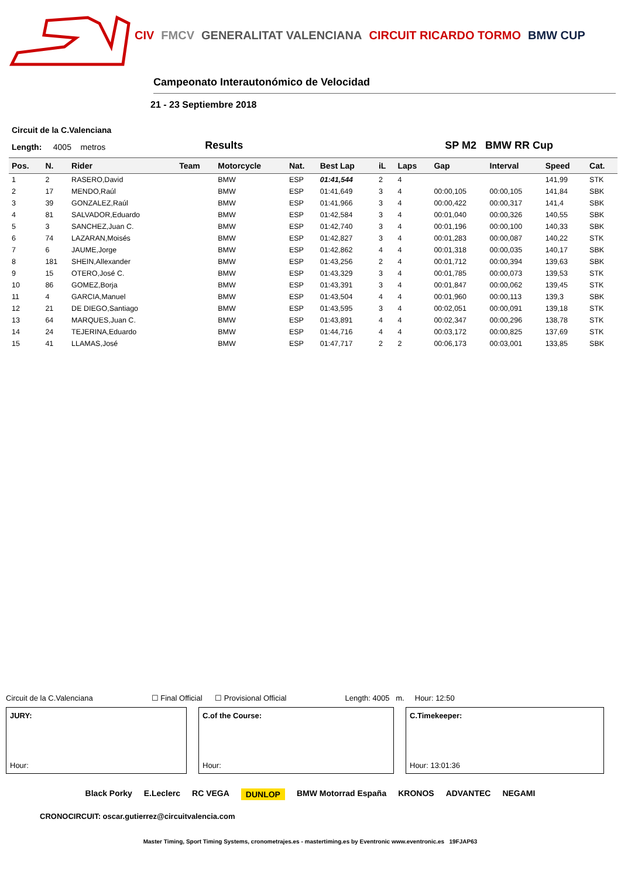CIV FMCV GENERALITAT VALENCIANA CIRCUIT RICARDO TORMO BMW CUP
Campeonato Interautonómico de Velocidad
21 - 23 Septiembre 2018
Circuit de la C.Valenciana
Length: 4005 metros Results SP M2 BMW RR Cup
| Pos. | N. | Rider | Team | Motorcycle | Nat. | Best Lap | iL | Laps | Gap | Interval | Speed | Cat. |
| --- | --- | --- | --- | --- | --- | --- | --- | --- | --- | --- | --- | --- |
| 1 | 2 | RASERO,David | | BMW | ESP | 01:41,544 | 2 | 4 | | | 141,99 | STK |
| 2 | 17 | MENDO,Raúl | | BMW | ESP | 01:41,649 | 3 | 4 | 00:00,105 | 00:00,105 | 141,84 | SBK |
| 3 | 39 | GONZALEZ,Raúl | | BMW | ESP | 01:41,966 | 3 | 4 | 00:00,422 | 00:00,317 | 141,4 | SBK |
| 4 | 81 | SALVADOR,Eduardo | | BMW | ESP | 01:42,584 | 3 | 4 | 00:01,040 | 00:00,326 | 140,55 | SBK |
| 5 | 3 | SANCHEZ,Juan C. | | BMW | ESP | 01:42,740 | 3 | 4 | 00:01,196 | 00:00,100 | 140,33 | SBK |
| 6 | 74 | LAZARAN,Moisés | | BMW | ESP | 01:42,827 | 3 | 4 | 00:01,283 | 00:00,087 | 140,22 | STK |
| 7 | 6 | JAUME,Jorge | | BMW | ESP | 01:42,862 | 4 | 4 | 00:01,318 | 00:00,035 | 140,17 | SBK |
| 8 | 181 | SHEIN,Allexander | | BMW | ESP | 01:43,256 | 2 | 4 | 00:01,712 | 00:00,394 | 139,63 | SBK |
| 9 | 15 | OTERO,José C. | | BMW | ESP | 01:43,329 | 3 | 4 | 00:01,785 | 00:00,073 | 139,53 | STK |
| 10 | 86 | GOMEZ,Borja | | BMW | ESP | 01:43,391 | 3 | 4 | 00:01,847 | 00:00,062 | 139,45 | STK |
| 11 | 4 | GARCIA,Manuel | | BMW | ESP | 01:43,504 | 4 | 4 | 00:01,960 | 00:00,113 | 139,3 | SBK |
| 12 | 21 | DE DIEGO,Santiago | | BMW | ESP | 01:43,595 | 3 | 4 | 00:02,051 | 00:00,091 | 139,18 | STK |
| 13 | 64 | MARQUES,Juan C. | | BMW | ESP | 01:43,891 | 4 | 4 | 00:02,347 | 00:00,296 | 138,78 | STK |
| 14 | 24 | TEJERINA,Eduardo | | BMW | ESP | 01:44,716 | 4 | 4 | 00:03,172 | 00:00,825 | 137,69 | STK |
| 15 | 41 | LLAMAS,José | | BMW | ESP | 01:47,717 | 2 | 2 | 00:06,173 | 00:03,001 | 133,85 | SBK |
Circuit de la C.Valenciana ☐ Final Official ☐ Provisional Official Length: 4005 m. Hour: 12:50
JURY:
Hour:
C.of the Course:
Hour:
C.Timekeeper:
Hour: 13:01:36
Black Porky E.Leclerc RC VEGA DUNLOP BMW Motorrad España KRONOS ADVANTEC NEGAMI
CRONOCIRCUIT: oscar.gutierrez@circuitvalencia.com
Master Timing, Sport Timing Systems, cronometrajes.es - mastertiming.es by Eventronic www.eventronic.es 19FJAP63